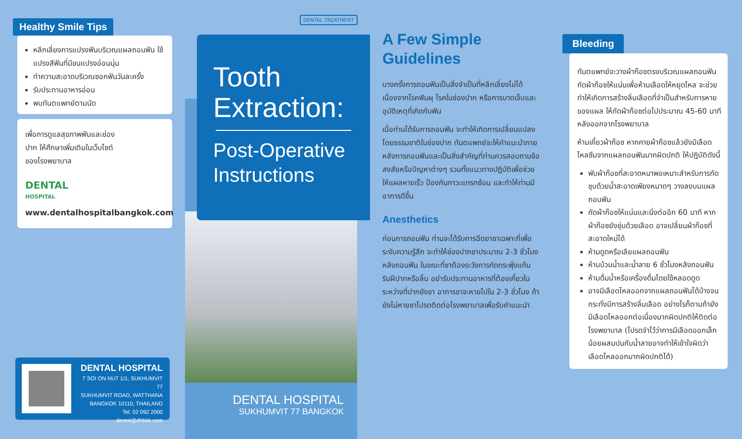Healthy Smile Tips
หลีกเลี่ยงการแปรงฟันบริเวณแผลถอนฟัน ใช้แปรงสีฟันที่มีขนแปรงอ่อนนุ่ม
ทำความสะอาดบริเวณซอกฟันวันละครั้ง
รับประทานอาหารอ่อน
พบทันตแพทย์ตามนัด
เพื่อการดูแลสุขภาพฟันและช่องปาก ให้ศึกษาเพิ่มเติมในเว็บไซต์ของโรงพยาบาล
DENTAL
HOSPITAL
www.dentalhospitalbangkok.com
DENTAL HOSPITAL
7 SOI ON NUT 1/1, SUKHUMVIT 77
SUKHUMVIT ROAD, WATTHANA
BANGKOK 10110, THAILAND
Tel. 02 092 2000
dental@dhbkk.com
DENTAL TREATMENT
Tooth
Extraction:
Post-Operative
Instructions
DENTAL HOSPITAL
SUKHUMVIT 77 BANGKOK
A Few Simple Guidelines
บางครั้งการถอนฟันเป็นสิ่งจำเป็นที่หลีกเลี่ยงไม่ได้ เนื่องจากโรคฟันผุ โรคในช่องปาก หรือการบาดเจ็บและอุบัติเหตุที่เกิดกับฟัน
เมื่อท่านได้รับการถอนฟัน จะทำให้เกิดการเปลี่ยนแปลงโดยธรรมชาติในช่องปาก ทันตแพทย์จะให้คำแนะนำภายหลังการถอนฟันและเป็นสิ่งสำคัญที่ท่านควรสอบถามข้อสงสัยหรือปัญหาต่างๆ รวมทั้งแนวทางปฏิบัติเพื่อช่วยให้แผลหายเร็ว ป้องกันภาวะแทรกซ้อน และทำให้ท่านมีอาการดีขึ้น
Anesthetics
ก่อนการถอนฟัน ท่านจะได้รับการฉีดยาชาเฉพาะที่เพื่อระงับความรู้สึก จะทำให้ช่องปากชาประมาณ 2-3 ชั่วโมงหลังถอนฟัน ในขณะที่ชาต้องระวังการกัดกระพุ้งแก้ม ริมฝีปากหรือลิ้น อย่ารับประทานอาหารที่ต้องเคี้ยวในระหว่างที่ปากยังชา อาการชาจะหายไปใน 2-3 ชั่วโมง ถ้ายังไม่หายชาโปรดติดต่อโรงพยาบาลเพื่อรับคำแนะนำ
Bleeding
ทันตแพทย์จะวางผ้าก๊อซตรงบริเวณแผลถอนฟัน กัดผ้าก๊อซให้แน่นเพื่อห้ามเลือดให้หยุดไหล จะช่วยทำให้เกิดการสร้างลิ่มเลือดที่จำเป็นสำหรับการหายของแผล ให้กัดผ้าก๊อซต่อไปประมาณ 45-60 นาที หลังออกจากโรงพยาบาล
ห้ามเคี้ยวผ้าก๊อซ หากคายผ้าก๊อซแล้วยังมีเลือดไหลซึมจากแผลถอนฟันมากผิดปกติ ให้ปฏิบัติดังนี้
พับผ้าก๊อซที่สะอาดหนาพอเหมาะสำหรับการกัด ชุบด้วยน้ำสะอาดเพียงหมาดๆ วางลงบนแผลถอนฟัน
กัดผ้าก๊อซให้แน่นและนิ่งต่ออีก 60 นาที หากผ้าก๊อซยังชุ่มด้วยเลือด อาจเปลี่ยนผ้าก๊อซที่สะอาดใหม่ได้
ห้ามดูดหรือเลียแผลถอนฟัน
ห้ามบ้วนน้ำและน้ำลาย 6 ชั่วโมงหลังถอนฟัน
ห้ามดื่มน้ำหรือเครื่องดื่มโดยใช้หลอดดูด
อาจมีเลือดไหลออกจากแผลถอนฟันได้บ้างจนกระทั่งมีการสร้างลิ่มเลือด อย่างไรก็ตามถ้ายังมีเลือดไหลออกต่อเนื่องมากผิดปกติให้ติดต่อโรงพยาบาล (โปรดจำไว้ว่าการมีเลือดออกเล็กน้อยผสมปนกับน้ำลายอาจทำให้เข้าใจผิดว่าเลือดไหลออกมากผิดปกติได้)